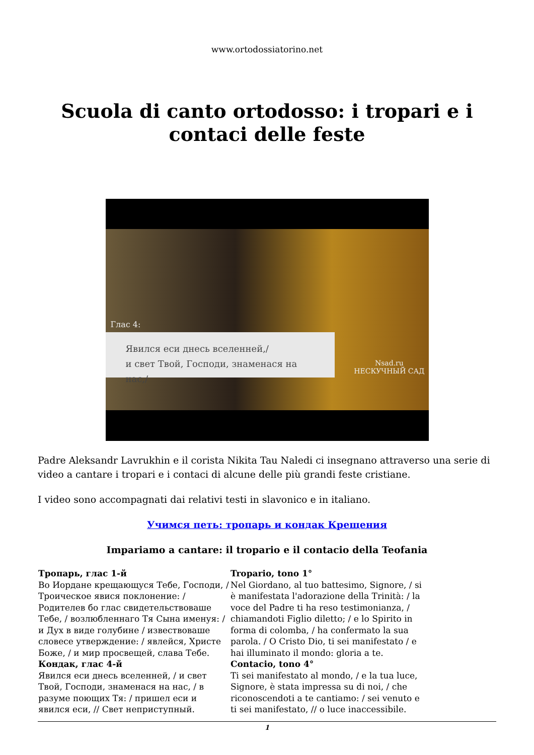www.ortodossiatorino.net
Scuola di canto ortodosso: i tropari e i contaci delle feste
Глас 4:
Явился еси днесь вселенней,/
и свет Твой, Господи, знаменася на нас,/
Nsad.ru
НЕСКУЧНЫЙ САД
Padre Aleksandr Lavrukhin e il corista Nikita Tau Naledi ci insegnano attraverso una serie di video a cantare i tropari e i contaci di alcune delle più grandi feste cristiane.
I video sono accompagnati dai relativi testi in slavonico e in italiano.
Учимся петь: тропарь и кондак Крещения
Impariamo a cantare: il tropario e il contacio della Teofania
| Тропарь, глас 1-й Во Иордане крещающуся Тебе, Господи, / Троическое явися поклонение: / Родителев бо глас свидетельствоваше Тебе, / возлюбленнаго Тя Сына именуя: / и Дух в виде голубине / извествоваше словесе утверждение: / явлейся, Христе Боже, / и мир просвещей, слава Тебе. Кондак, глас 4-й Явился еси днесь вселенней, / и свет Твой, Господи, знаменася на нас, / в разуме поющих Тя: / пришел еси и явился еси, // Свет неприступный. | Tropario, tono 1° Nel Giordano, al tuo battesimo, Signore, / si è manifestata l'adorazione della Trinità: / la voce del Padre ti ha reso testimonianza, / chiamandoti Figlio diletto; / e lo Spirito in forma di colomba, / ha confermato la sua parola. / O Cristo Dio, ti sei manifestato / e hai illuminato il mondo: gloria a te. Contacio, tono 4° Ti sei manifestato al mondo, / e la tua luce, Signore, è stata impressa su di noi, / che riconoscendoti a te cantiamo: / sei venuto e ti sei manifestato, // o luce inaccessibile. |
1